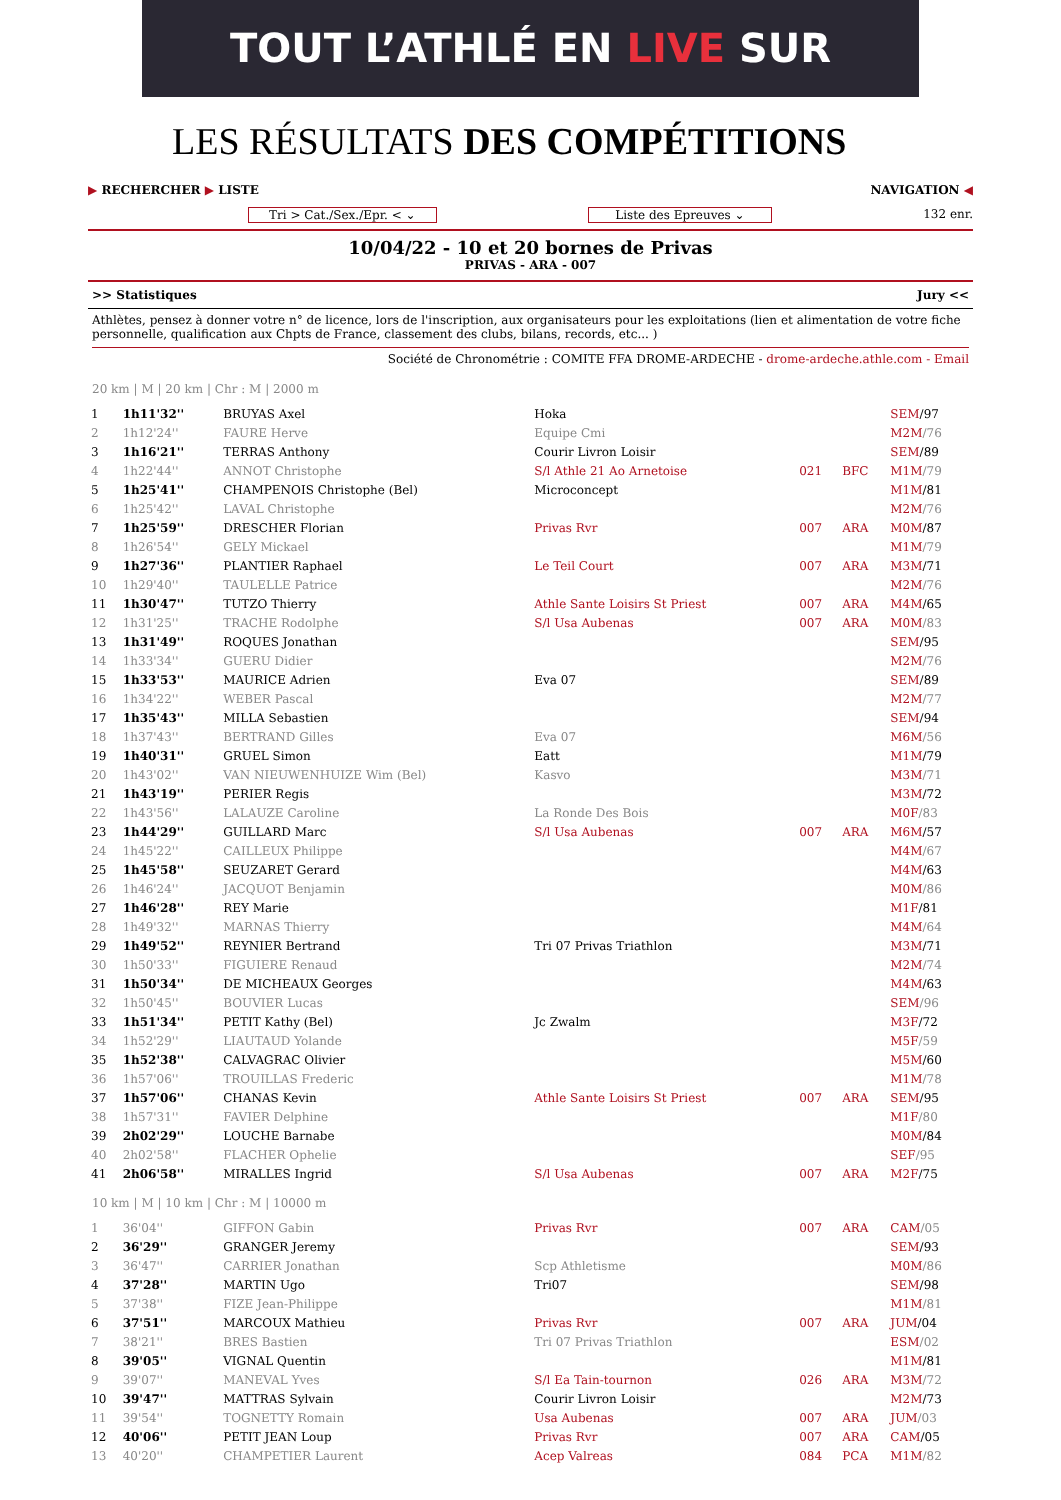TOUT L’ATHLÉ EN LIVE SUR
LES RÉSULTATS DES COMPÉTITIONS
▶ RECHERCHER ▶ LISTE NAVIGATION ◀
Tri > Cat./Sex./Epr. < ⌄ Liste des Epreuves ⌄ 132 enr.
10/04/22 - 10 et 20 bornes de Privas
PRIVAS - ARA - 007
>> Statistiques Jury <<
Athlètes, pensez à donner votre n° de licence, lors de l'inscription, aux organisateurs pour les exploitations (lien et alimentation de votre fiche personnelle, qualification aux Chpts de France, classement des clubs, bilans, records, etc... )
Société de Chronométrie : COMITE FFA DROME-ARDECHE - drome-ardeche.athle.com - Email
20 km | M | 20 km | Chr : M | 2000 m
| 1 | 1h11'32'' | BRUYAS Axel | Hoka | | | SEM /97 |
| 2 | 1h12'24'' | FAURE Herve | Equipe Cmi | | | M2M /76 |
| 3 | 1h16'21'' | TERRAS Anthony | Courir Livron Loisir | | | SEM /89 |
| 4 | 1h22'44'' | ANNOT Christophe | S/l Athle 21 Ao Arnetoise | 021 | BFC | M1M /79 |
| 5 | 1h25'41'' | CHAMPENOIS Christophe (Bel) | Microconcept | | | M1M /81 |
| 6 | 1h25'42'' | LAVAL Christophe | | | | M2M /76 |
| 7 | 1h25'59'' | DRESCHER Florian | Privas Rvr | 007 | ARA | M0M /87 |
| 8 | 1h26'54'' | GELY Mickael | | | | M1M /79 |
| 9 | 1h27'36'' | PLANTIER Raphael | Le Teil Court | 007 | ARA | M3M /71 |
| 10 | 1h29'40'' | TAULELLE Patrice | | | | M2M /76 |
| 11 | 1h30'47'' | TUTZO Thierry | Athle Sante Loisirs St Priest | 007 | ARA | M4M /65 |
| 12 | 1h31'25'' | TRACHE Rodolphe | S/l Usa Aubenas | 007 | ARA | M0M /83 |
| 13 | 1h31'49'' | ROQUES Jonathan | | | | SEM /95 |
| 14 | 1h33'34'' | GUERU Didier | | | | M2M /76 |
| 15 | 1h33'53'' | MAURICE Adrien | Eva 07 | | | SEM /89 |
| 16 | 1h34'22'' | WEBER Pascal | | | | M2M /77 |
| 17 | 1h35'43'' | MILLA Sebastien | | | | SEM /94 |
| 18 | 1h37'43'' | BERTRAND Gilles | Eva 07 | | | M6M /56 |
| 19 | 1h40'31'' | GRUEL Simon | Eatt | | | M1M /79 |
| 20 | 1h43'02'' | VAN NIEUWENHUIZE Wim (Bel) | Kasvo | | | M3M /71 |
| 21 | 1h43'19'' | PERIER Regis | | | | M3M /72 |
| 22 | 1h43'56'' | LALAUZE Caroline | La Ronde Des Bois | | | M0F /83 |
| 23 | 1h44'29'' | GUILLARD Marc | S/l Usa Aubenas | 007 | ARA | M6M /57 |
| 24 | 1h45'22'' | CAILLEUX Philippe | | | | M4M /67 |
| 25 | 1h45'58'' | SEUZARET Gerard | | | | M4M /63 |
| 26 | 1h46'24'' | JACQUOT Benjamin | | | | M0M /86 |
| 27 | 1h46'28'' | REY Marie | | | | M1F /81 |
| 28 | 1h49'32'' | MARNAS Thierry | | | | M4M /64 |
| 29 | 1h49'52'' | REYNIER Bertrand | Tri 07 Privas Triathlon | | | M3M /71 |
| 30 | 1h50'33'' | FIGUIERE Renaud | | | | M2M /74 |
| 31 | 1h50'34'' | DE MICHEAUX Georges | | | | M4M /63 |
| 32 | 1h50'45'' | BOUVIER Lucas | | | | SEM /96 |
| 33 | 1h51'34'' | PETIT Kathy (Bel) | Jc Zwalm | | | M3F /72 |
| 34 | 1h52'29'' | LIAUTAUD Yolande | | | | M5F /59 |
| 35 | 1h52'38'' | CALVAGRAC Olivier | | | | M5M /60 |
| 36 | 1h57'06'' | TROUILLAS Frederic | | | | M1M /78 |
| 37 | 1h57'06'' | CHANAS Kevin | Athle Sante Loisirs St Priest | 007 | ARA | SEM /95 |
| 38 | 1h57'31'' | FAVIER Delphine | | | | M1F /80 |
| 39 | 2h02'29'' | LOUCHE Barnabe | | | | M0M /84 |
| 40 | 2h02'58'' | FLACHER Ophelie | | | | SEF /95 |
| 41 | 2h06'58'' | MIRALLES Ingrid | S/l Usa Aubenas | 007 | ARA | M2F /75 |
| 10 km / M / 10 km / Chr : M / 10000 m | | | | | | |
| 1 | 36'04'' | GIFFON Gabin | Privas Rvr | 007 | ARA | CAM /05 |
| 2 | 36'29'' | GRANGER Jeremy | | | | SEM /93 |
| 3 | 36'47'' | CARRIER Jonathan | Scp Athletisme | | | M0M /86 |
| 4 | 37'28'' | MARTIN Ugo | Tri07 | | | SEM /98 |
| 5 | 37'38'' | FIZE Jean-Philippe | | | | M1M /81 |
| 6 | 37'51'' | MARCOUX Mathieu | Privas Rvr | 007 | ARA | JUM /04 |
| 7 | 38'21'' | BRES Bastien | Tri 07 Privas Triathlon | | | ESM /02 |
| 8 | 39'05'' | VIGNAL Quentin | | | | M1M /81 |
| 9 | 39'07'' | MANEVAL Yves | S/l Ea Tain-tournon | 026 | ARA | M3M /72 |
| 10 | 39'47'' | MATTRAS Sylvain | Courir Livron Loisir | | | M2M /73 |
| 11 | 39'54'' | TOGNETTY Romain | Usa Aubenas | 007 | ARA | JUM /03 |
| 12 | 40'06'' | PETIT JEAN Loup | Privas Rvr | 007 | ARA | CAM /05 |
| 13 | 40'20'' | CHAMPETIER Laurent | Acep Valreas | 084 | PCA | M1M /82 |